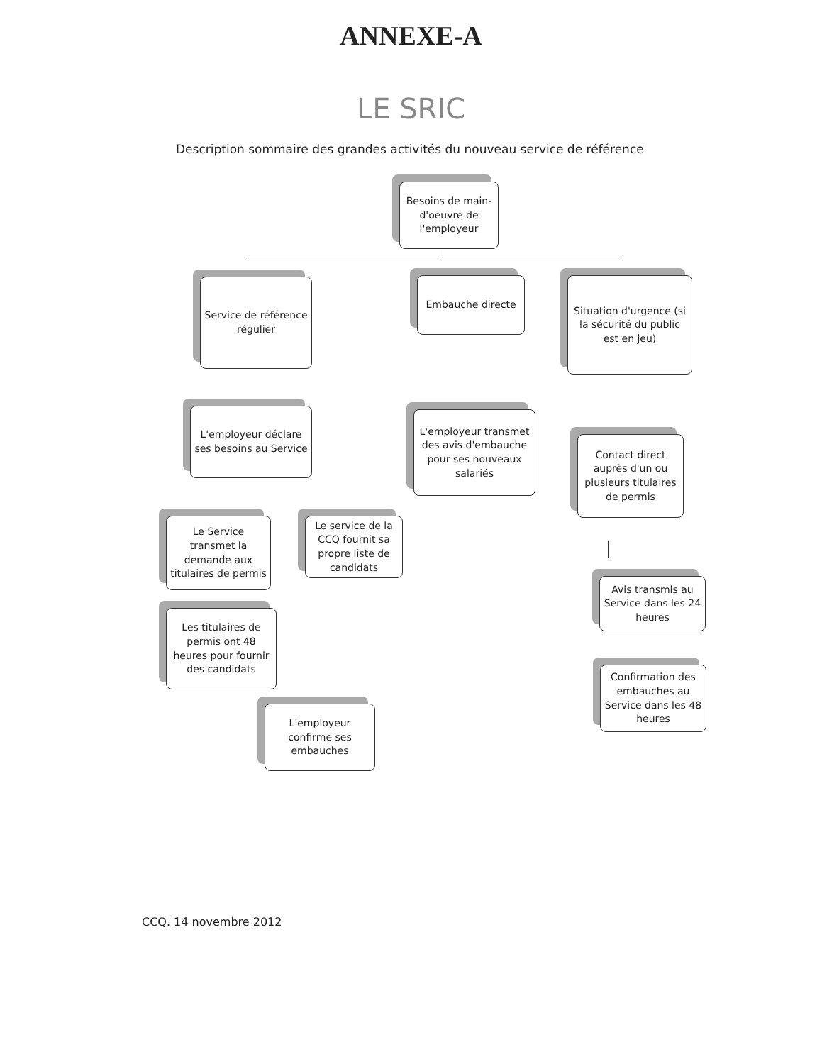ANNEXE-A
LE SRIC
Description sommaire des grandes activités du nouveau service de référence
Besoins de main-d'oeuvre de l'employeur
Service de référence régulier
Embauche directe
Situation d'urgence (si la sécurité du public est en jeu)
L'employeur déclare ses besoins au Service
L'employeur transmet des avis d'embauche pour ses nouveaux salariés
Contact direct auprès d'un ou plusieurs titulaires de permis
Le Service transmet la demande aux titulaires de permis
Le service de la CCQ fournit sa propre liste de candidats
Avis transmis au Service dans les 24 heures
Les titulaires de permis ont 48 heures pour fournir des candidats
Confirmation des embauches au Service dans les 48 heures
L'employeur confirme ses embauches
CCQ. 14 novembre 2012